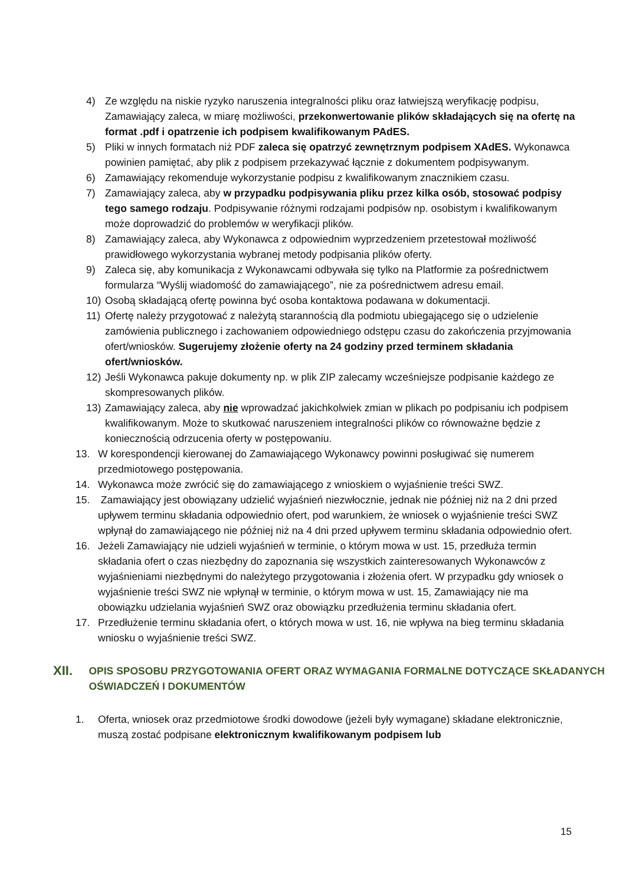4) Ze względu na niskie ryzyko naruszenia integralności pliku oraz łatwiejszą weryfikację podpisu, Zamawiający zaleca, w miarę możliwości, przekonwertowanie plików składających się na ofertę na format .pdf i opatrzenie ich podpisem kwalifikowanym PAdES.
5) Pliki w innych formatach niż PDF zaleca się opatrzyć zewnętrznym podpisem XAdES. Wykonawca powinien pamiętać, aby plik z podpisem przekazywać łącznie z dokumentem podpisywanym.
6) Zamawiający rekomenduje wykorzystanie podpisu z kwalifikowanym znacznikiem czasu.
7) Zamawiający zaleca, aby w przypadku podpisywania pliku przez kilka osób, stosować podpisy tego samego rodzaju. Podpisywanie różnymi rodzajami podpisów np. osobistym i kwalifikowanym może doprowadzić do problemów w weryfikacji plików.
8) Zamawiający zaleca, aby Wykonawca z odpowiednim wyprzedzeniem przetestował możliwość prawidłowego wykorzystania wybranej metody podpisania plików oferty.
9) Zaleca się, aby komunikacja z Wykonawcami odbywała się tylko na Platformie za pośrednictwem formularza “Wyślij wiadomość do zamawiającego”, nie za pośrednictwem adresu email.
10) Osobą składającą ofertę powinna być osoba kontaktowa podawana w dokumentacji.
11) Ofertę należy przygotować z należytą starannością dla podmiotu ubiegającego się o udzielenie zamówienia publicznego i zachowaniem odpowiedniego odstępu czasu do zakończenia przyjmowania ofert/wniosków. Sugerujemy złożenie oferty na 24 godziny przed terminem składania ofert/wniosków.
12) Jeśli Wykonawca pakuje dokumenty np. w plik ZIP zalecamy wcześniejsze podpisanie każdego ze skompresowanych plików.
13) Zamawiający zaleca, aby nie wprowadzać jakichkolwiek zmian w plikach po podpisaniu ich podpisem kwalifikowanym. Może to skutkować naruszeniem integralności plików co równoważne będzie z koniecznością odrzucenia oferty w postępowaniu.
13. W korespondencji kierowanej do Zamawiającego Wykonawcy powinni posługiwać się numerem przedmiotowego postępowania.
14. Wykonawca może zwrócić się do zamawiającego z wnioskiem o wyjaśnienie treści SWZ.
15. Zamawiający jest obowiązany udzielić wyjaśnień niezwłocznie, jednak nie później niż na 2 dni przed upływem terminu składania odpowiednio ofert, pod warunkiem, że wniosek o wyjaśnienie treści SWZ wpłynął do zamawiającego nie później niż na 4 dni przed upływem terminu składania odpowiednio ofert.
16. Jeżeli Zamawiający nie udzieli wyjaśnień w terminie, o którym mowa w ust. 15, przedłuża termin składania ofert o czas niezbędny do zapoznania się wszystkich zainteresowanych Wykonawców z wyjaśnieniami niezbędnymi do należytego przygotowania i złożenia ofert. W przypadku gdy wniosek o wyjaśnienie treści SWZ nie wpłynął w terminie, o którym mowa w ust. 15, Zamawiający nie ma obowiązku udzielania wyjaśnień SWZ oraz obowiązku przedłużenia terminu składania ofert.
17. Przedłużenie terminu składania ofert, o których mowa w ust. 16, nie wpływa na bieg terminu składania wniosku o wyjaśnienie treści SWZ.
XII. OPIS SPOSOBU PRZYGOTOWANIA OFERT ORAZ WYMAGANIA FORMALNE DOTYCZĄCE SKŁADANYCH OŚWIADCZEŃ I DOKUMENTÓW
1. Oferta, wniosek oraz przedmiotowe środki dowodowe (jeżeli były wymagane) składane elektronicznie, muszą zostać podpisane elektronicznym kwalifikowanym podpisem lub
15